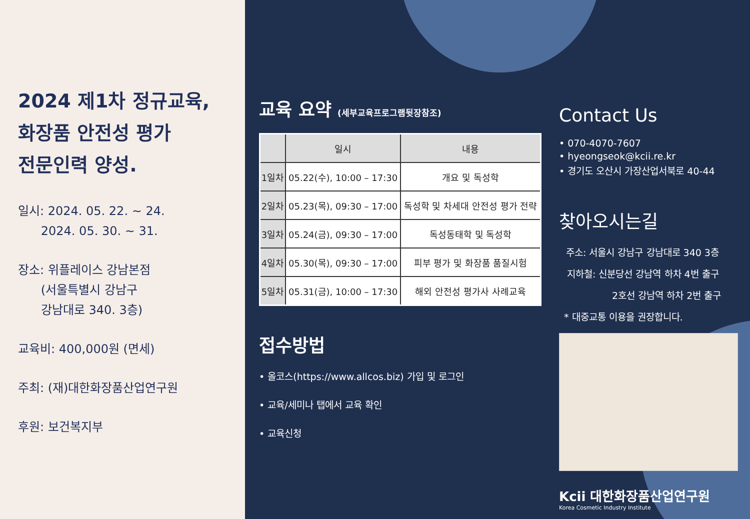2024 제1차 정규교육,
화장품 안전성 평가
전문인력 양성.
일시: 2024. 05. 22. ~ 24.
2024. 05. 30. ~ 31.
장소: 위플레이스 강남본점
(서울특별시 강남구
강남대로 340. 3층)
교육비: 400,000원 (면세)
주최: (재)대한화장품산업연구원
후원: 보건복지부
교육 요약 (세부교육프로그램뒷장참조)
| | 일시 | 내용 |
| --- | --- | --- |
| 1일차 | 05.22(수), 10:00 – 17:30 | 개요 및 독성학 |
| 2일차 | 05.23(목), 09:30 – 17:00 | 독성학 및 차세대 안전성 평가 전략 |
| 3일차 | 05.24(금), 09:30 – 17:00 | 독성동태학 및 독성학 |
| 4일차 | 05.30(목), 09:30 – 17:00 | 피부 평가 및 화장품 품질시험 |
| 5일차 | 05.31(금), 10:00 – 17:30 | 해외 안전성 평가사 사례교육 |
접수방법
• 올코스(https://www.allcos.biz) 가입 및 로그인
• 교육/세미나 탭에서 교육 확인
• 교육신청
Contact Us
• 070-4070-7607
• hyeongseok@kcii.re.kr
• 경기도 오산시 가장산업서북로 40-44
찾아오시는길
주소: 서울시 강남구 강남대로 340 3층
지하철: 신분당선 강남역 하차 4번 출구
2호선 강남역 하차 2번 출구
* 대중교통 이용을 권장합니다.
Kcii 대한화장품산업연구원
Korea Cosmetic Industry Institute